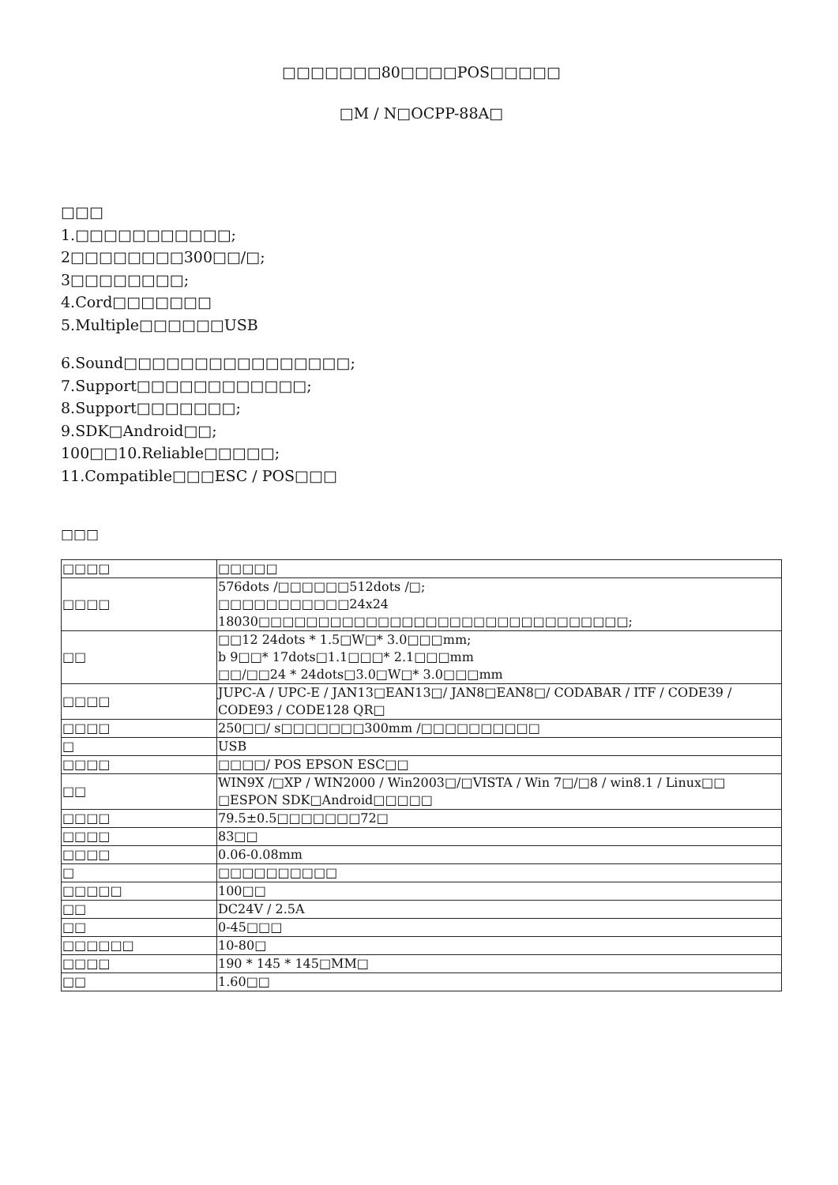□□□□□□□80□□□□POS□□□□□
□M / N□OCPP-88A□
□□□
1.□□□□□□□□□□□;
2□□□□□□□□300□□/□;
3□□□□□□□□;
4.Cord□□□□□□□
5.Multiple□□□□□□USB
6.Sound□□□□□□□□□□□□□□□□;
7.Support□□□□□□□□□□□□;
8.Support□□□□□□□;
9.SDK□Android□□;
100□□10.Reliable□□□□□;
11.Compatible□□□ESC / POS□□□
□□□
| □□□□ | □□□□□ |
| □□□□ | 576dots /□□□□□□512dots /□; □□□□□□□□□□□24x24 18030□□□□□□□□□□□□□□□□□□□□□□□□□□□□□□□; |
| □□ | □□12 24dots * 1.5□W□* 3.0□□□mm; b 9□□* 17dots□1.1□□□* 2.1□□□mm □□/□□24 * 24dots□3.0□W□* 3.0□□□mm |
| □□□□ | JUPC-A / UPC-E / JAN13□EAN13□/ JAN8□EAN8□/ CODABAR / ITF / CODE39 / CODE93 / CODE128 QR□ |
| □□□□ | 250□□/ s□□□□□□□300mm /□□□□□□□□□□ |
| □ | USB |
| □□□□ | □□□□/ POS EPSON ESC□□ |
| □□ | WIN9X /□XP / WIN2000 / Win2003□/□VISTA / Win 7□/□8 / win8.1 / Linux□□ □ESPON SDK□Android□□□□□ |
| □□□□ | 79.5±0.5□□□□□□□72□ |
| □□□□ | 83□□ |
| □□□□ | 0.06-0.08mm |
| □ | □□□□□□□□□□ |
| □□□□□ | 100□□ |
| □□ | DC24V / 2.5A |
| □□ | 0-45□□□ |
| □□□□□□ | 10-80□ |
| □□□□ | 190 * 145 * 145□MM□ |
| □□ | 1.60□□ |